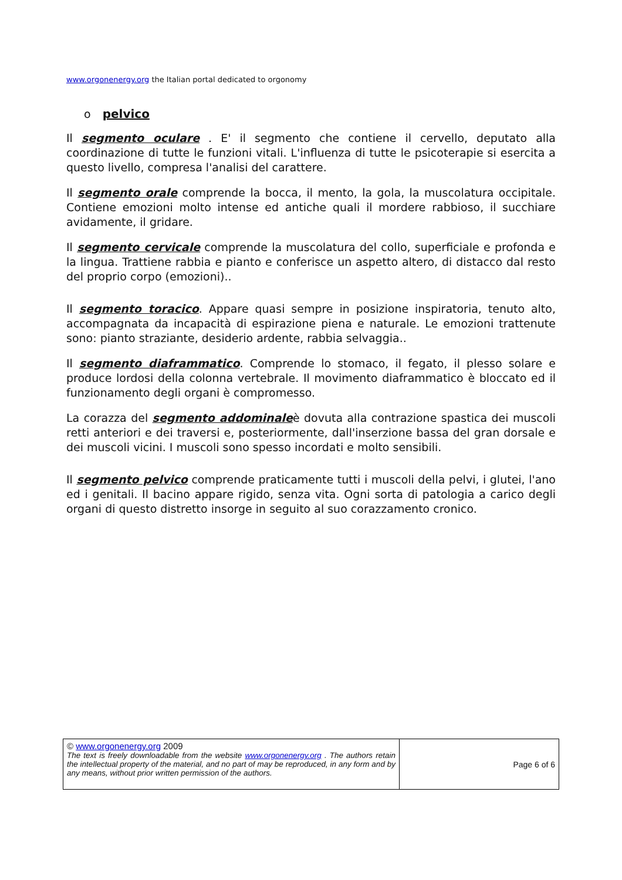www.orgonenergy.org the Italian portal dedicated to orgonomy
o pelvico
Il segmento oculare . E' il segmento che contiene il cervello, deputato alla coordinazione di tutte le funzioni vitali. L'influenza di tutte le psicoterapie si esercita a questo livello, compresa l'analisi del carattere.
Il segmento orale comprende la bocca, il mento, la gola, la muscolatura occipitale. Contiene emozioni molto intense ed antiche quali il mordere rabbioso, il succhiare avidamente, il gridare.
Il segmento cervicale comprende la muscolatura del collo, superficiale e profonda e la lingua. Trattiene rabbia e pianto e conferisce un aspetto altero, di distacco dal resto del proprio corpo (emozioni)..
Il segmento toracico. Appare quasi sempre in posizione inspiratoria, tenuto alto, accompagnata da incapacità di espirazione piena e naturale. Le emozioni trattenute sono: pianto straziante, desiderio ardente, rabbia selvaggia..
Il segmento diaframmatico. Comprende lo stomaco, il fegato, il plesso solare e produce lordosi della colonna vertebrale. Il movimento diaframmatico è bloccato ed il funzionamento degli organi è compromesso.
La corazza del segmento addominaleè dovuta alla contrazione spastica dei muscoli retti anteriori e dei traversi e, posteriormente, dall'inserzione bassa del gran dorsale e dei muscoli vicini. I muscoli sono spesso incordati e molto sensibili.
Il segmento pelvico comprende praticamente tutti i muscoli della pelvi, i glutei, l'ano ed i genitali. Il bacino appare rigido, senza vita. Ogni sorta di patologia a carico degli organi di questo distretto insorge in seguito al suo corazzamento cronico.
| © www.orgonenergy.org 2009 The text is freely downloadable from the website www.orgonenergy.org . The authors retain the intellectual property of the material, and no part of may be reproduced, in any form and by any means, without prior written permission of the authors. | Page 6 of 6 |